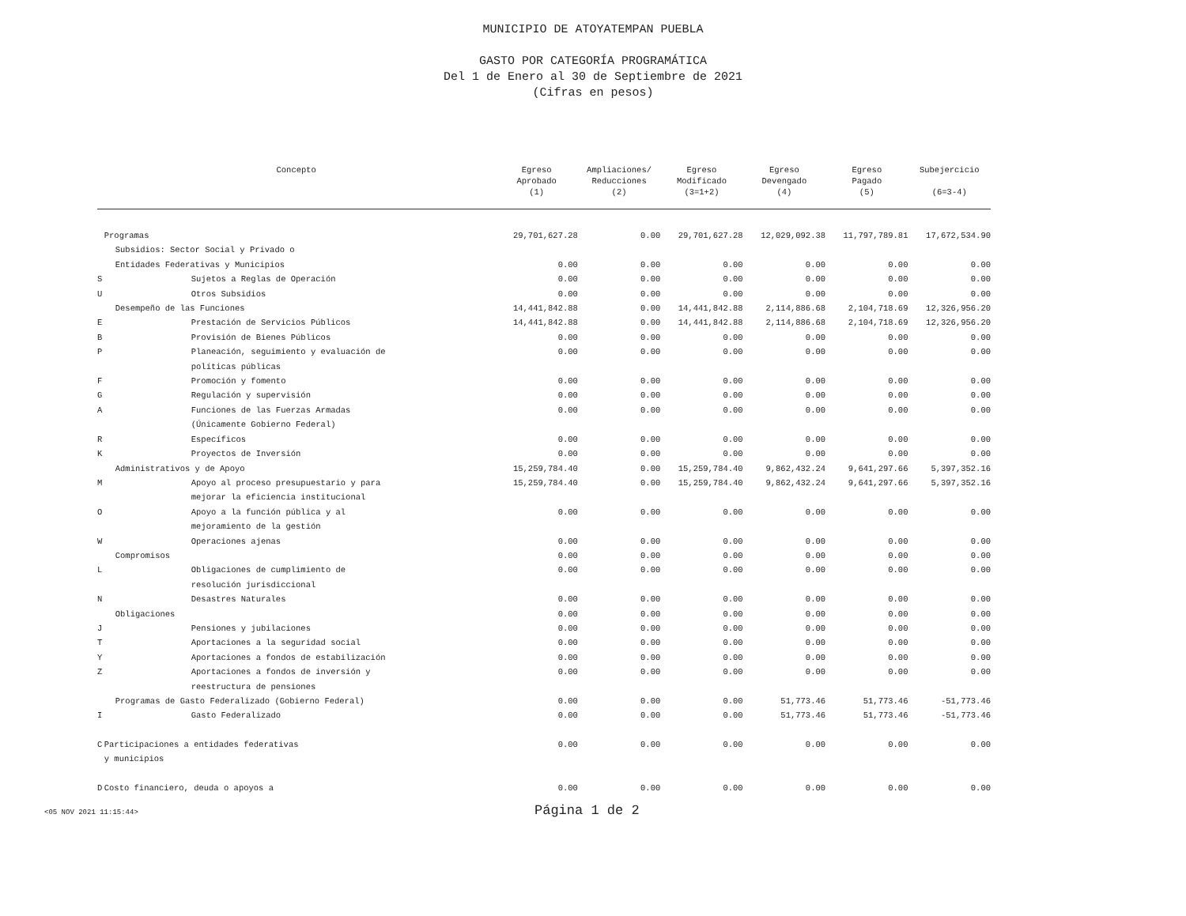MUNICIPIO DE ATOYATEMPAN PUEBLA
GASTO POR CATEGORÍA PROGRAMÁTICA
Del 1 de Enero al 30 de Septiembre de 2021
(Cifras en pesos)
| Concepto | | Egreso Aprobado (1) | Ampliaciones/ Reducciones (2) | Egreso Modificado (3=1+2) | Egreso Devengado (4) | Egreso Pagado (5) | Subejercicio (6=3-4) |
| --- | --- | --- | --- | --- | --- | --- | --- |
| | Programas | 29,701,627.28 | 0.00 | 29,701,627.28 | 12,029,092.38 | 11,797,789.81 | 17,672,534.90 |
| | Subsidios: Sector Social y Privado o | | | | | | |
| | Entidades Federativas y Municipios | 0.00 | 0.00 | 0.00 | 0.00 | 0.00 | 0.00 |
| S | Sujetos a Reglas de Operación | 0.00 | 0.00 | 0.00 | 0.00 | 0.00 | 0.00 |
| U | Otros Subsidios | 0.00 | 0.00 | 0.00 | 0.00 | 0.00 | 0.00 |
| | Desempeño de las Funciones | 14,441,842.88 | 0.00 | 14,441,842.88 | 2,114,886.68 | 2,104,718.69 | 12,326,956.20 |
| E | Prestación de Servicios Públicos | 14,441,842.88 | 0.00 | 14,441,842.88 | 2,114,886.68 | 2,104,718.69 | 12,326,956.20 |
| B | Provisión de Bienes Públicos | 0.00 | 0.00 | 0.00 | 0.00 | 0.00 | 0.00 |
| P | Planeación, seguimiento y evaluación de políticas públicas | 0.00 | 0.00 | 0.00 | 0.00 | 0.00 | 0.00 |
| F | Promoción y fomento | 0.00 | 0.00 | 0.00 | 0.00 | 0.00 | 0.00 |
| G | Regulación y supervisión | 0.00 | 0.00 | 0.00 | 0.00 | 0.00 | 0.00 |
| A | Funciones de las Fuerzas Armadas (Únicamente Gobierno Federal) | 0.00 | 0.00 | 0.00 | 0.00 | 0.00 | 0.00 |
| R | Específicos | 0.00 | 0.00 | 0.00 | 0.00 | 0.00 | 0.00 |
| K | Proyectos de Inversión | 0.00 | 0.00 | 0.00 | 0.00 | 0.00 | 0.00 |
| | Administrativos y de Apoyo | 15,259,784.40 | 0.00 | 15,259,784.40 | 9,862,432.24 | 9,641,297.66 | 5,397,352.16 |
| M | Apoyo al proceso presupuestario y para mejorar la eficiencia institucional | 15,259,784.40 | 0.00 | 15,259,784.40 | 9,862,432.24 | 9,641,297.66 | 5,397,352.16 |
| O | Apoyo a la función pública y al mejoramiento de la gestión | 0.00 | 0.00 | 0.00 | 0.00 | 0.00 | 0.00 |
| W | Operaciones ajenas | 0.00 | 0.00 | 0.00 | 0.00 | 0.00 | 0.00 |
| | Compromisos | 0.00 | 0.00 | 0.00 | 0.00 | 0.00 | 0.00 |
| L | Obligaciones de cumplimiento de resolución jurisdiccional | 0.00 | 0.00 | 0.00 | 0.00 | 0.00 | 0.00 |
| N | Desastres Naturales | 0.00 | 0.00 | 0.00 | 0.00 | 0.00 | 0.00 |
| | Obligaciones | 0.00 | 0.00 | 0.00 | 0.00 | 0.00 | 0.00 |
| J | Pensiones y jubilaciones | 0.00 | 0.00 | 0.00 | 0.00 | 0.00 | 0.00 |
| T | Aportaciones a la seguridad social | 0.00 | 0.00 | 0.00 | 0.00 | 0.00 | 0.00 |
| Y | Aportaciones a fondos de estabilización | 0.00 | 0.00 | 0.00 | 0.00 | 0.00 | 0.00 |
| Z | Aportaciones a fondos de inversión y reestructura de pensiones | 0.00 | 0.00 | 0.00 | 0.00 | 0.00 | 0.00 |
| | Programas de Gasto Federalizado (Gobierno Federal) | 0.00 | 0.00 | 0.00 | 51,773.46 | 51,773.46 | -51,773.46 |
| I | Gasto Federalizado | 0.00 | 0.00 | 0.00 | 51,773.46 | 51,773.46 | -51,773.46 |
| C | Participaciones a entidades federativas y municipios | 0.00 | 0.00 | 0.00 | 0.00 | 0.00 | 0.00 |
| D | Costo financiero, deuda o apoyos a | 0.00 | 0.00 | 0.00 | 0.00 | 0.00 | 0.00 |
<05 NOV 2021 11:15:44> Página 1 de 2